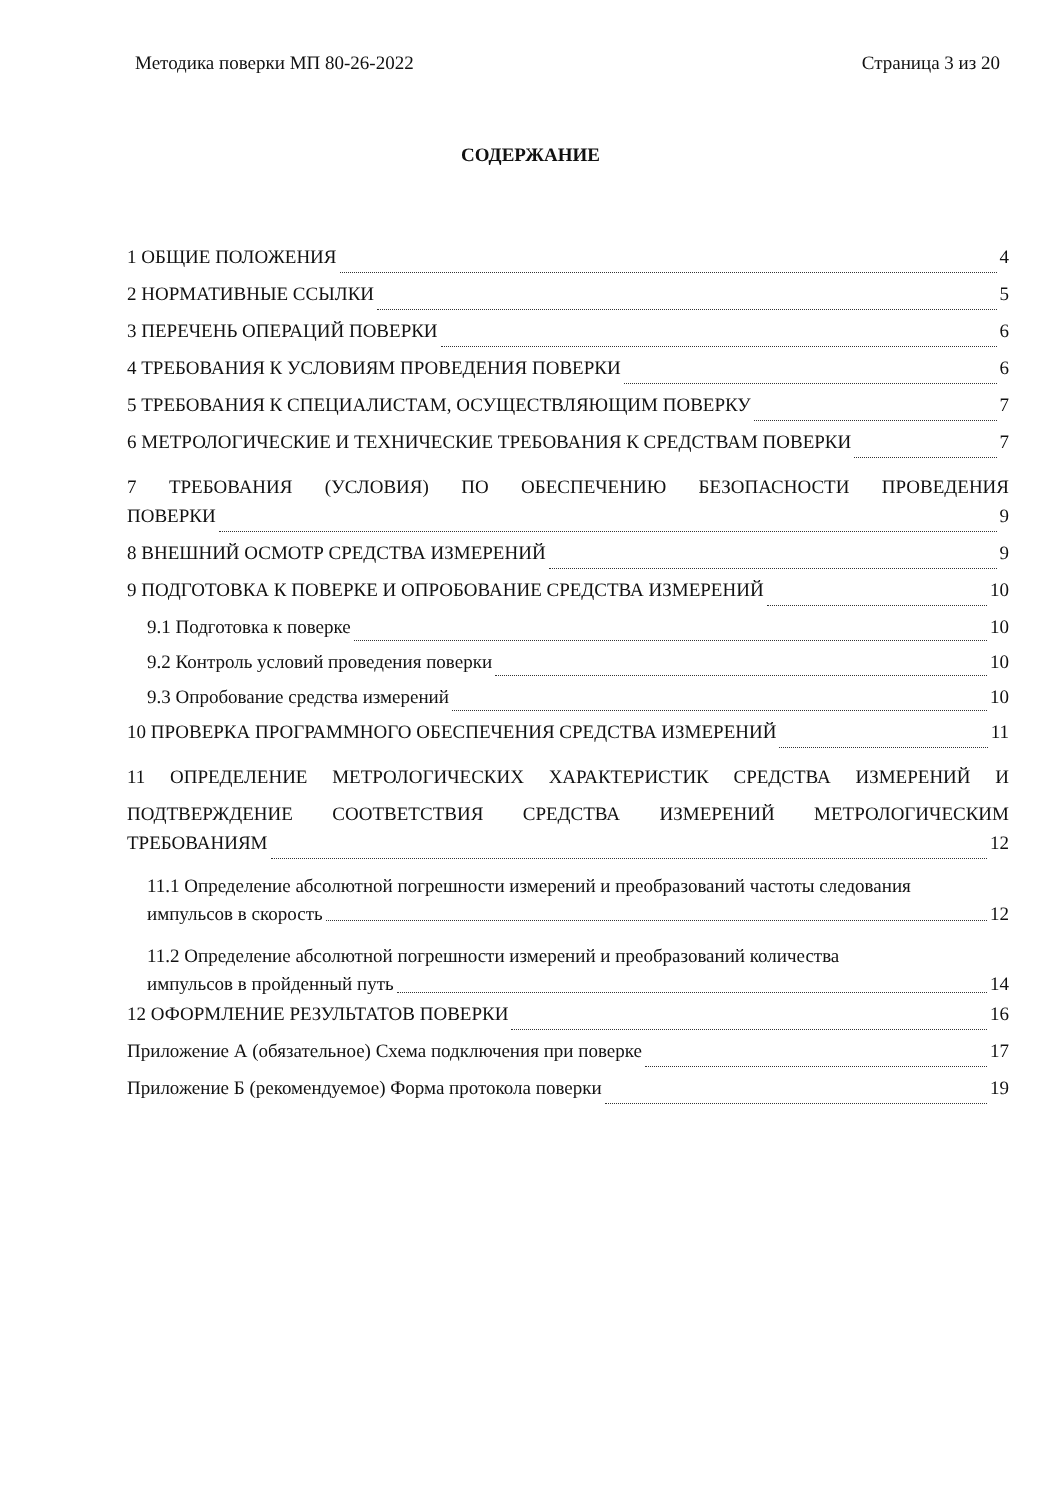Методика поверки МП 80-26-2022 Страница 3 из 20
СОДЕРЖАНИЕ
1 ОБЩИЕ ПОЛОЖЕНИЯ 4
2 НОРМАТИВНЫЕ ССЫЛКИ 5
3 ПЕРЕЧЕНЬ ОПЕРАЦИЙ ПОВЕРКИ 6
4 ТРЕБОВАНИЯ К УСЛОВИЯМ ПРОВЕДЕНИЯ ПОВЕРКИ 6
5 ТРЕБОВАНИЯ К СПЕЦИАЛИСТАМ, ОСУЩЕСТВЛЯЮЩИМ ПОВЕРКУ 7
6 МЕТРОЛОГИЧЕСКИЕ И ТЕХНИЧЕСКИЕ ТРЕБОВАНИЯ К СРЕДСТВАМ ПОВЕРКИ 7
7 ТРЕБОВАНИЯ (УСЛОВИЯ) ПО ОБЕСПЕЧЕНИЮ БЕЗОПАСНОСТИ ПРОВЕДЕНИЯ
ПОВЕРКИ 9
8 ВНЕШНИЙ ОСМОТР СРЕДСТВА ИЗМЕРЕНИЙ 9
9 ПОДГОТОВКА К ПОВЕРКЕ И ОПРОБОВАНИЕ СРЕДСТВА ИЗМЕРЕНИЙ 10
9.1 Подготовка к поверке 10
9.2 Контроль условий проведения поверки 10
9.3 Опробование средства измерений 10
10 ПРОВЕРКА ПРОГРАММНОГО ОБЕСПЕЧЕНИЯ СРЕДСТВА ИЗМЕРЕНИЙ 11
11 ОПРЕДЕЛЕНИЕ МЕТРОЛОГИЧЕСКИХ ХАРАКТЕРИСТИК СРЕДСТВА ИЗМЕРЕНИЙ И
ПОДТВЕРЖДЕНИЕ СООТВЕТСТВИЯ СРЕДСТВА ИЗМЕРЕНИЙ МЕТРОЛОГИЧЕСКИМ
ТРЕБОВАНИЯМ 12
11.1 Определение абсолютной погрешности измерений и преобразований частоты следования
импульсов в скорость 12
11.2 Определение абсолютной погрешности измерений и преобразований количества
импульсов в пройденный путь 14
12 ОФОРМЛЕНИЕ РЕЗУЛЬТАТОВ ПОВЕРКИ 16
Приложение А (обязательное) Схема подключения при поверке 17
Приложение Б (рекомендуемое) Форма протокола поверки 19